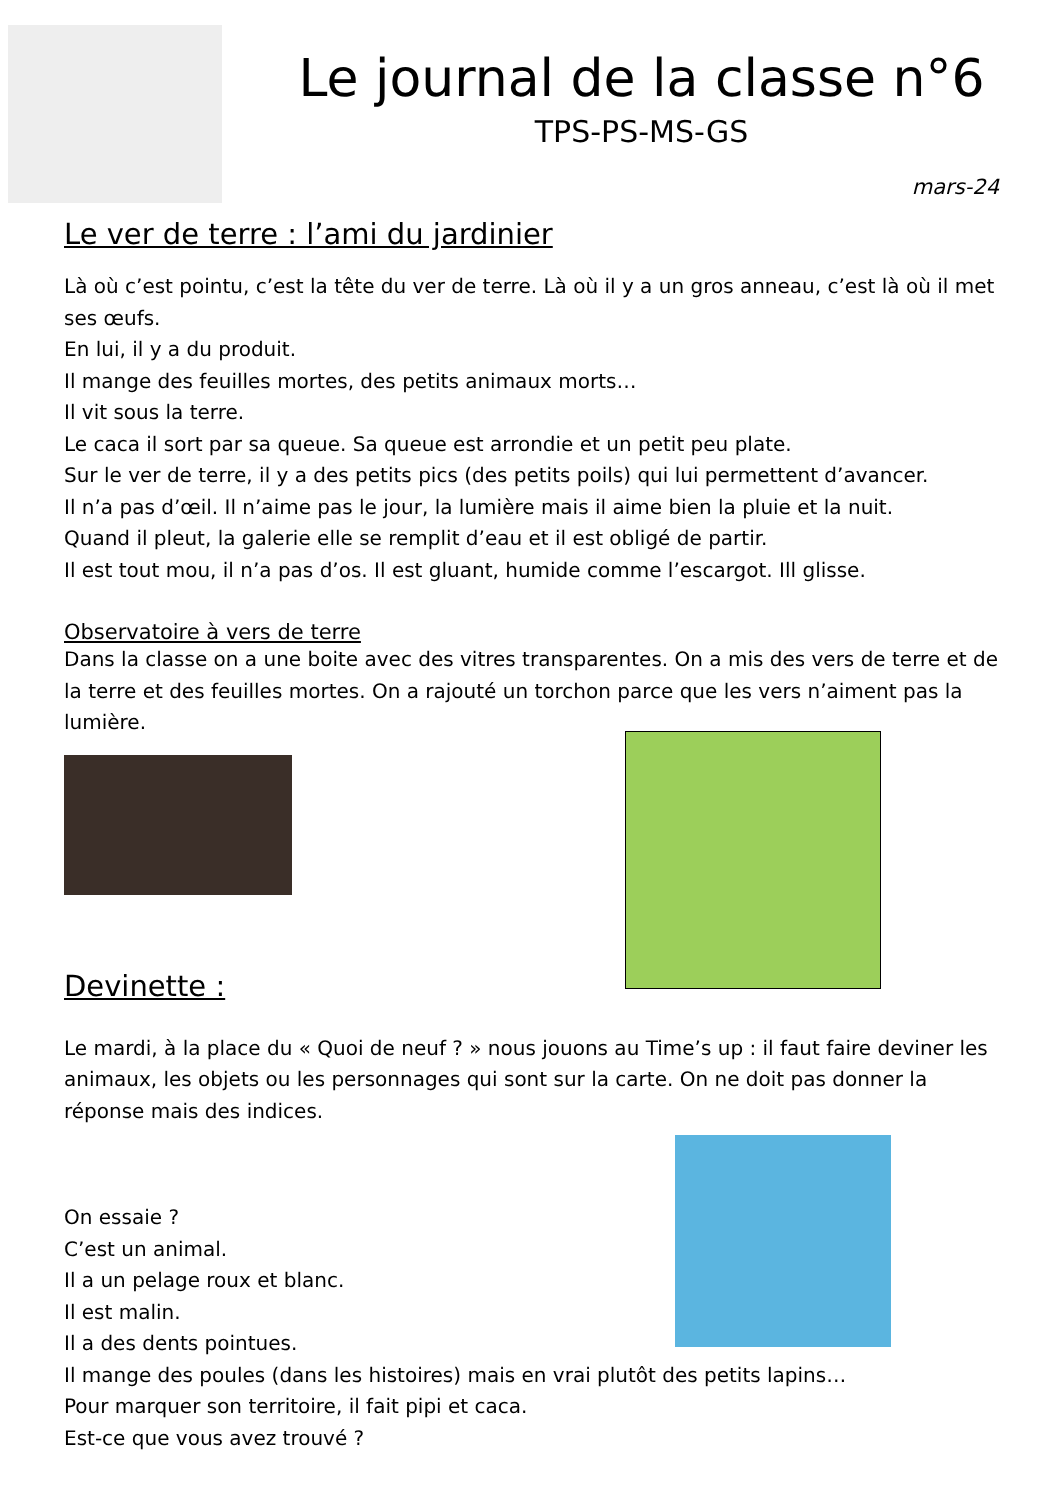Le journal de la classe n°6
TPS-PS-MS-GS
mars-24
Le ver de terre : l’ami du jardinier
Là où c’est pointu, c’est la tête du ver de terre. Là où il y a un gros anneau, c’est là où il met ses œufs.
En lui, il y a du produit.
Il mange des feuilles mortes, des petits animaux morts…
Il vit sous la terre.
Le caca il sort par sa queue. Sa queue est arrondie et un petit peu plate.
Sur le ver de terre, il y a des petits pics (des petits poils) qui lui permettent d’avancer.
Il n’a pas d’œil. Il n’aime pas le jour, la lumière mais il aime bien la pluie et la nuit.
Quand il pleut, la galerie elle se remplit d’eau et il est obligé de partir.
Il est tout mou, il n’a pas d’os. Il est gluant, humide comme l’escargot. Ill glisse.
Observatoire à vers de terre
Dans la classe on a une boite avec des vitres transparentes. On a mis des vers de terre et de la terre et des feuilles mortes. On a rajouté un torchon parce que les vers n’aiment pas la lumière.
Devinette :
Le mardi, à la place du « Quoi de neuf ? » nous jouons au Time’s up : il faut faire deviner les animaux, les objets ou les personnages qui sont sur la carte. On ne doit pas donner la réponse mais des indices.
On essaie ?
C’est un animal.
Il a un pelage roux et blanc.
Il est malin.
Il a des dents pointues.
Il mange des poules (dans les histoires) mais en vrai plutôt des petits lapins…
Pour marquer son territoire, il fait pipi et caca.
Est-ce que vous avez trouvé ?